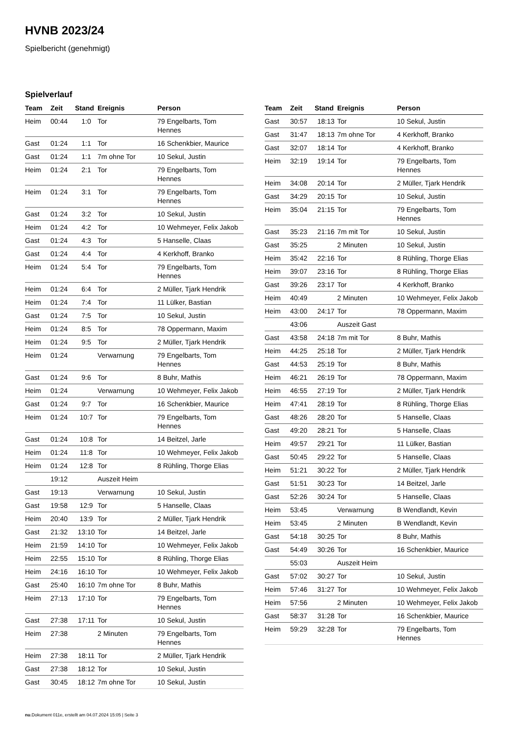HVNB 2023/24
Spielbericht (genehmigt)
Spielverlauf
| Team | Zeit | Stand | Ereignis | Person |
| --- | --- | --- | --- | --- |
| Heim | 00:44 | 1:0 | Tor | 79 Engelbarts, Tom Hennes |
| Gast | 01:24 | 1:1 | Tor | 16 Schenkbier, Maurice |
| Gast | 01:24 | 1:1 | 7m ohne Tor | 10 Sekul, Justin |
| Heim | 01:24 | 2:1 | Tor | 79 Engelbarts, Tom Hennes |
| Heim | 01:24 | 3:1 | Tor | 79 Engelbarts, Tom Hennes |
| Gast | 01:24 | 3:2 | Tor | 10 Sekul, Justin |
| Heim | 01:24 | 4:2 | Tor | 10 Wehmeyer, Felix Jakob |
| Gast | 01:24 | 4:3 | Tor | 5 Hanselle, Claas |
| Gast | 01:24 | 4:4 | Tor | 4 Kerkhoff, Branko |
| Heim | 01:24 | 5:4 | Tor | 79 Engelbarts, Tom Hennes |
| Heim | 01:24 | 6:4 | Tor | 2 Müller, Tjark Hendrik |
| Heim | 01:24 | 7:4 | Tor | 11 Lülker, Bastian |
| Gast | 01:24 | 7:5 | Tor | 10 Sekul, Justin |
| Heim | 01:24 | 8:5 | Tor | 78 Oppermann, Maxim |
| Heim | 01:24 | 9:5 | Tor | 2 Müller, Tjark Hendrik |
| Heim | 01:24 | | Verwarnung | 79 Engelbarts, Tom Hennes |
| Gast | 01:24 | 9:6 | Tor | 8 Buhr, Mathis |
| Heim | 01:24 | | Verwarnung | 10 Wehmeyer, Felix Jakob |
| Gast | 01:24 | 9:7 | Tor | 16 Schenkbier, Maurice |
| Heim | 01:24 | 10:7 | Tor | 79 Engelbarts, Tom Hennes |
| Gast | 01:24 | 10:8 | Tor | 14 Beitzel, Jarle |
| Heim | 01:24 | 11:8 | Tor | 10 Wehmeyer, Felix Jakob |
| Heim | 01:24 | 12:8 | Tor | 8 Rühling, Thorge Elias |
| | 19:12 | | Auszeit Heim | |
| Gast | 19:13 | | Verwarnung | 10 Sekul, Justin |
| Gast | 19:58 | 12:9 | Tor | 5 Hanselle, Claas |
| Heim | 20:40 | 13:9 | Tor | 2 Müller, Tjark Hendrik |
| Gast | 21:32 | 13:10 | Tor | 14 Beitzel, Jarle |
| Heim | 21:59 | 14:10 | Tor | 10 Wehmeyer, Felix Jakob |
| Heim | 22:55 | 15:10 | Tor | 8 Rühling, Thorge Elias |
| Heim | 24:16 | 16:10 | Tor | 10 Wehmeyer, Felix Jakob |
| Gast | 25:40 | 16:10 | 7m ohne Tor | 8 Buhr, Mathis |
| Heim | 27:13 | 17:10 | Tor | 79 Engelbarts, Tom Hennes |
| Gast | 27:38 | 17:11 | Tor | 10 Sekul, Justin |
| Heim | 27:38 | | 2 Minuten | 79 Engelbarts, Tom Hennes |
| Heim | 27:38 | 18:11 | Tor | 2 Müller, Tjark Hendrik |
| Gast | 27:38 | 18:12 | Tor | 10 Sekul, Justin |
| Gast | 30:45 | 18:12 | 7m ohne Tor | 10 Sekul, Justin |
| Team | Zeit | Stand | Ereignis | Person |
| --- | --- | --- | --- | --- |
| Gast | 30:57 | 18:13 | Tor | 10 Sekul, Justin |
| Gast | 31:47 | 18:13 | 7m ohne Tor | 4 Kerkhoff, Branko |
| Gast | 32:07 | 18:14 | Tor | 4 Kerkhoff, Branko |
| Heim | 32:19 | 19:14 | Tor | 79 Engelbarts, Tom Hennes |
| Heim | 34:08 | 20:14 | Tor | 2 Müller, Tjark Hendrik |
| Gast | 34:29 | 20:15 | Tor | 10 Sekul, Justin |
| Heim | 35:04 | 21:15 | Tor | 79 Engelbarts, Tom Hennes |
| Gast | 35:23 | 21:16 | 7m mit Tor | 10 Sekul, Justin |
| Gast | 35:25 | | 2 Minuten | 10 Sekul, Justin |
| Heim | 35:42 | 22:16 | Tor | 8 Rühling, Thorge Elias |
| Heim | 39:07 | 23:16 | Tor | 8 Rühling, Thorge Elias |
| Gast | 39:26 | 23:17 | Tor | 4 Kerkhoff, Branko |
| Heim | 40:49 | | 2 Minuten | 10 Wehmeyer, Felix Jakob |
| Heim | 43:00 | 24:17 | Tor | 78 Oppermann, Maxim |
| | 43:06 | | Auszeit Gast | |
| Gast | 43:58 | 24:18 | 7m mit Tor | 8 Buhr, Mathis |
| Heim | 44:25 | 25:18 | Tor | 2 Müller, Tjark Hendrik |
| Gast | 44:53 | 25:19 | Tor | 8 Buhr, Mathis |
| Heim | 46:21 | 26:19 | Tor | 78 Oppermann, Maxim |
| Heim | 46:55 | 27:19 | Tor | 2 Müller, Tjark Hendrik |
| Heim | 47:41 | 28:19 | Tor | 8 Rühling, Thorge Elias |
| Gast | 48:26 | 28:20 | Tor | 5 Hanselle, Claas |
| Gast | 49:20 | 28:21 | Tor | 5 Hanselle, Claas |
| Heim | 49:57 | 29:21 | Tor | 11 Lülker, Bastian |
| Gast | 50:45 | 29:22 | Tor | 5 Hanselle, Claas |
| Heim | 51:21 | 30:22 | Tor | 2 Müller, Tjark Hendrik |
| Gast | 51:51 | 30:23 | Tor | 14 Beitzel, Jarle |
| Gast | 52:26 | 30:24 | Tor | 5 Hanselle, Claas |
| Heim | 53:45 | | Verwarnung | B Wendlandt, Kevin |
| Heim | 53:45 | | 2 Minuten | B Wendlandt, Kevin |
| Gast | 54:18 | 30:25 | Tor | 8 Buhr, Mathis |
| Gast | 54:49 | 30:26 | Tor | 16 Schenkbier, Maurice |
| | 55:03 | | Auszeit Heim | |
| Gast | 57:02 | 30:27 | Tor | 10 Sekul, Justin |
| Heim | 57:46 | 31:27 | Tor | 10 Wehmeyer, Felix Jakob |
| Heim | 57:56 | | 2 Minuten | 10 Wehmeyer, Felix Jakob |
| Gast | 58:37 | 31:28 | Tor | 16 Schenkbier, Maurice |
| Heim | 59:29 | 32:28 | Tor | 79 Engelbarts, Tom Hennes |
nu.Dokument 011e, erstellt am 04.07.2024 15:05 | Seite 3